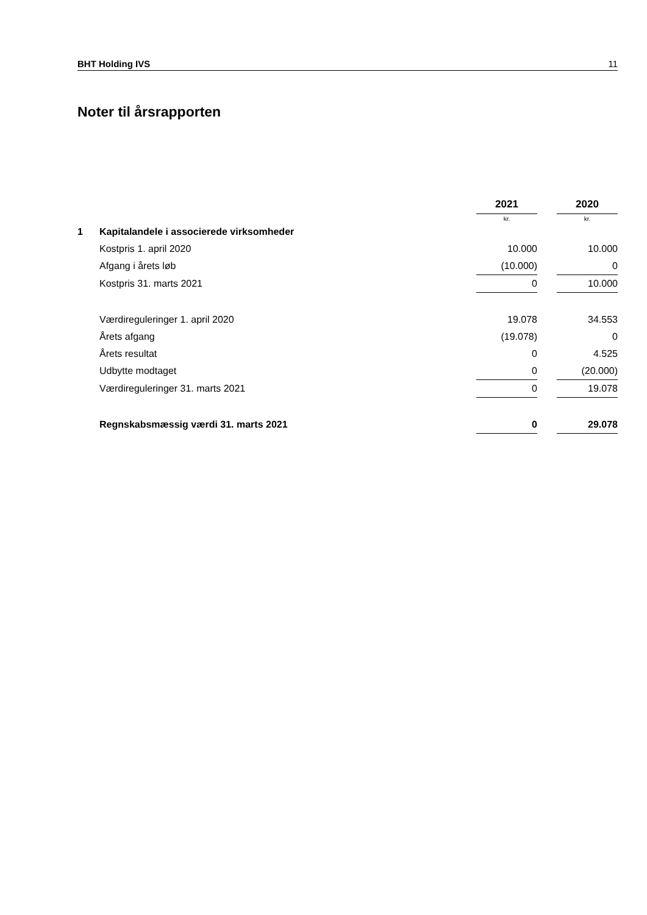BHT Holding IVS 11
Noter til årsrapporten
| | | 2021 | | 2020 |
| | | kr. | | kr. |
| 1 | Kapitalandele i associerede virksomheder | | | |
| | Kostpris 1. april 2020 | 10.000 | | 10.000 |
| | Afgang i årets løb | (10.000) | | 0 |
| | Kostpris 31. marts 2021 | 0 | | 10.000 |
| | Værdireguleringer 1. april 2020 | 19.078 | | 34.553 |
| | Årets afgang | (19.078) | | 0 |
| | Årets resultat | 0 | | 4.525 |
| | Udbytte modtaget | 0 | | (20.000) |
| | Værdireguleringer 31. marts 2021 | 0 | | 19.078 |
| | Regnskabsmæssig værdi 31. marts 2021 | 0 | | 29.078 |